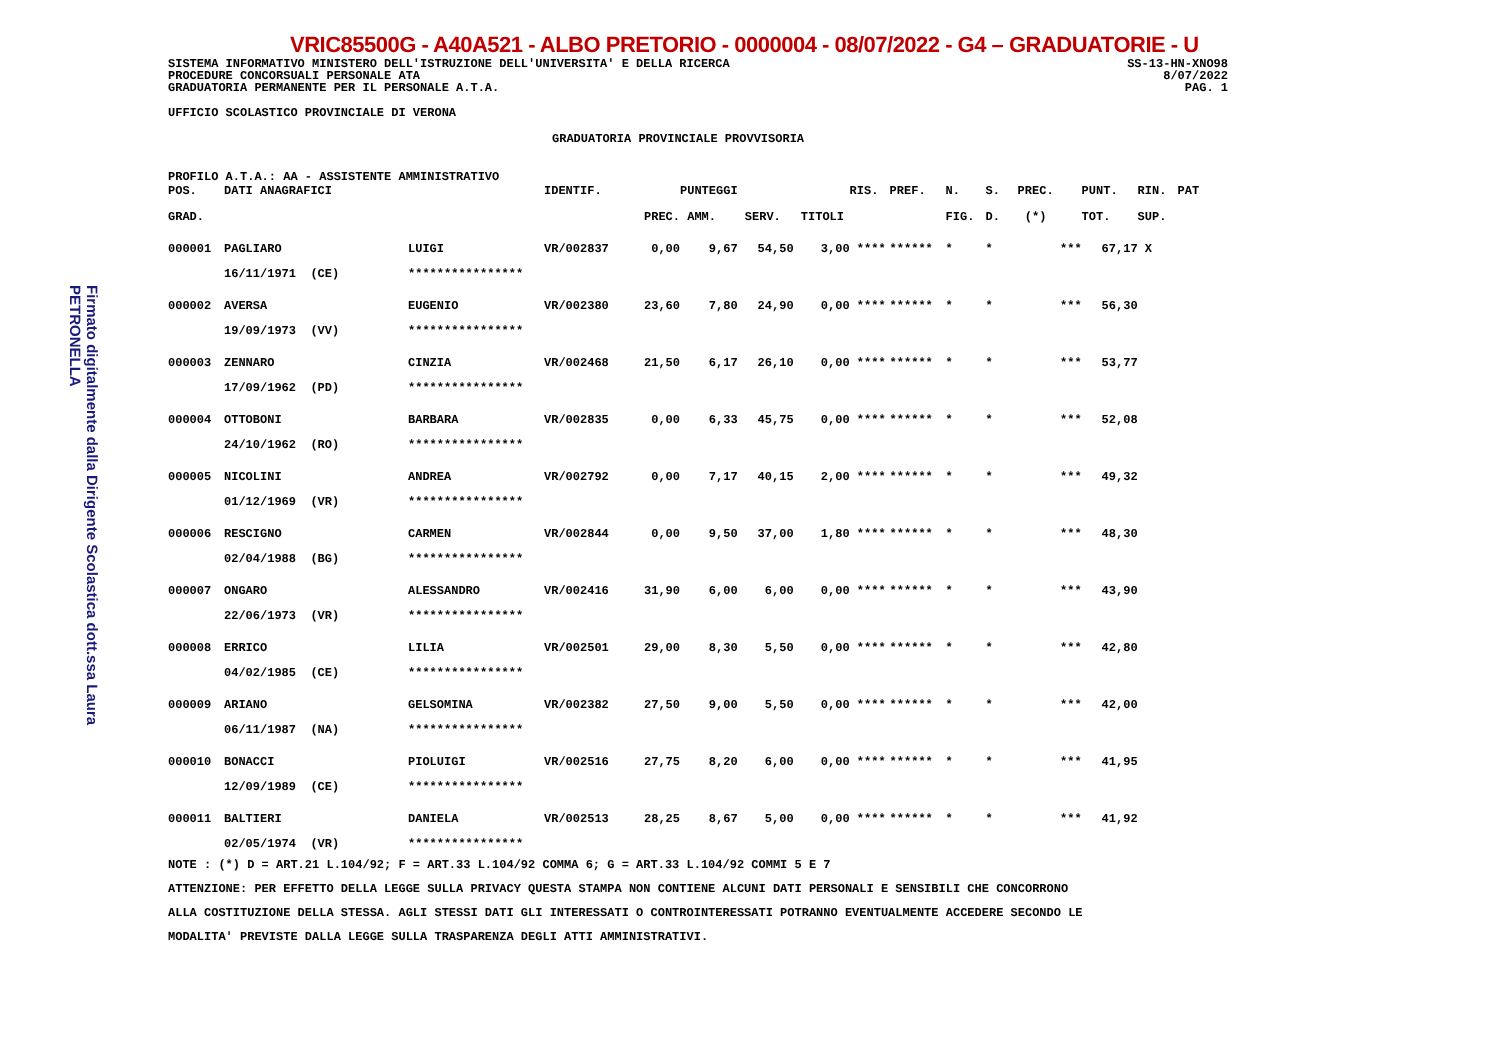Firmato digitalmente dalla Dirigente Scolastica dott.ssa Laura PETRONELLA
VRIC85500G - A40A521 - ALBO PRETORIO - 0000004 - 08/07/2022 - G4 – GRADUATORIE - U
SISTEMA INFORMATIVO MINISTERO DELL'ISTRUZIONE DELL'UNIVERSITA' E DELLA RICERCA
PROCEDURE CONCORSUALI PERSONALE ATA
GRADUATORIA PERMANENTE PER IL PERSONALE A.T.A.
SS-13-HN-XNO98
8/07/2022
PAG. 1
UFFICIO SCOLASTICO PROVINCIALE DI VERONA
GRADUATORIA PROVINCIALE PROVVISORIA
PROFILO A.T.A.: AA - ASSISTENTE AMMINISTRATIVO
| POS. | DATI ANAGRAFICI | | IDENTIF. | | PUNTEGGI | | | RIS. | PREF. | N. | S. | PREC. | PUNT. | RIN. | PAT |
| --- | --- | --- | --- | --- | --- | --- | --- | --- | --- | --- | --- | --- | --- | --- | --- |
| GRAD. | | | | PREC. | AMM. | SERV. | TITOLI | | | FIG. | D. | (*) | TOT. | SUP. | |
| 000001 | PAGLIARO | LUIGI | VR/002837 | 0,00 | 9,67 | 54,50 | 3,00 | **** | ****** | * | * | *** | 67,17 | X | |
| | 16/11/1971 (CE) | **************** | | | | | | | | | | | | | |
| 000002 | AVERSA | EUGENIO | VR/002380 | 23,60 | 7,80 | 24,90 | 0,00 | **** | ****** | * | * | *** | 56,30 | | |
| | 19/09/1973 (VV) | **************** | | | | | | | | | | | | | |
| 000003 | ZENNARO | CINZIA | VR/002468 | 21,50 | 6,17 | 26,10 | 0,00 | **** | ****** | * | * | *** | 53,77 | | |
| | 17/09/1962 (PD) | **************** | | | | | | | | | | | | | |
| 000004 | OTTOBONI | BARBARA | VR/002835 | 0,00 | 6,33 | 45,75 | 0,00 | **** | ****** | * | * | *** | 52,08 | | |
| | 24/10/1962 (RO) | **************** | | | | | | | | | | | | | |
| 000005 | NICOLINI | ANDREA | VR/002792 | 0,00 | 7,17 | 40,15 | 2,00 | **** | ****** | * | * | *** | 49,32 | | |
| | 01/12/1969 (VR) | **************** | | | | | | | | | | | | | |
| 000006 | RESCIGNO | CARMEN | VR/002844 | 0,00 | 9,50 | 37,00 | 1,80 | **** | ****** | * | * | *** | 48,30 | | |
| | 02/04/1988 (BG) | **************** | | | | | | | | | | | | | |
| 000007 | ONGARO | ALESSANDRO | VR/002416 | 31,90 | 6,00 | 6,00 | 0,00 | **** | ****** | * | * | *** | 43,90 | | |
| | 22/06/1973 (VR) | **************** | | | | | | | | | | | | | |
| 000008 | ERRICO | LILIA | VR/002501 | 29,00 | 8,30 | 5,50 | 0,00 | **** | ****** | * | * | *** | 42,80 | | |
| | 04/02/1985 (CE) | **************** | | | | | | | | | | | | | |
| 000009 | ARIANO | GELSOMINA | VR/002382 | 27,50 | 9,00 | 5,50 | 0,00 | **** | ****** | * | * | *** | 42,00 | | |
| | 06/11/1987 (NA) | **************** | | | | | | | | | | | | | |
| 000010 | BONACCI | PIOLUIGI | VR/002516 | 27,75 | 8,20 | 6,00 | 0,00 | **** | ****** | * | * | *** | 41,95 | | |
| | 12/09/1989 (CE) | **************** | | | | | | | | | | | | | |
| 000011 | BALTIERI | DANIELA | VR/002513 | 28,25 | 8,67 | 5,00 | 0,00 | **** | ****** | * | * | *** | 41,92 | | |
| | 02/05/1974 (VR) | **************** | | | | | | | | | | | | | |
NOTE : (*) D = ART.21 L.104/92; F = ART.33 L.104/92 COMMA 6; G = ART.33 L.104/92 COMMI 5 E 7
ATTENZIONE: PER EFFETTO DELLA LEGGE SULLA PRIVACY QUESTA STAMPA NON CONTIENE ALCUNI DATI PERSONALI E SENSIBILI CHE CONCORRONO
ALLA COSTITUZIONE DELLA STESSA. AGLI STESSI DATI GLI INTERESSATI O CONTROINTERESSATI POTRANNO EVENTUALMENTE ACCEDERE SECONDO LE
MODALITA' PREVISTE DALLA LEGGE SULLA TRASPARENZA DEGLI ATTI AMMINISTRATIVI.